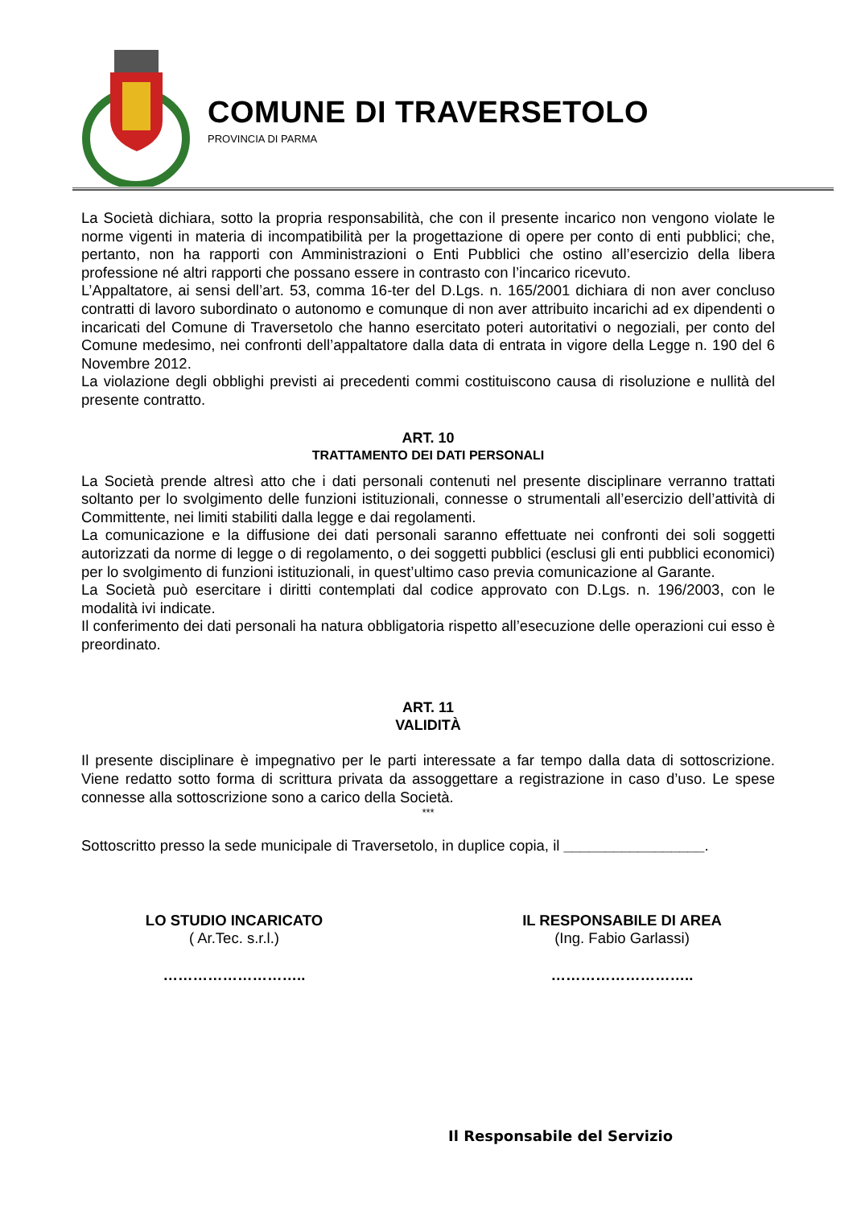COMUNE DI TRAVERSETOLO
PROVINCIA DI PARMA
La Società dichiara, sotto la propria responsabilità, che con il presente incarico non vengono violate le norme vigenti in materia di incompatibilità per la progettazione di opere per conto di enti pubblici; che, pertanto, non ha rapporti con Amministrazioni o Enti Pubblici che ostino all’esercizio della libera professione né altri rapporti che possano essere in contrasto con l’incarico ricevuto.
L’Appaltatore, ai sensi dell’art. 53, comma 16-ter del D.Lgs. n. 165/2001 dichiara di non aver concluso contratti di lavoro subordinato o autonomo e comunque di non aver attribuito incarichi ad ex dipendenti o incaricati del Comune di Traversetolo che hanno esercitato poteri autoritativi o negoziali, per conto del Comune medesimo, nei confronti dell’appaltatore dalla data di entrata in vigore della Legge n. 190 del 6 Novembre 2012.
La violazione degli obblighi previsti ai precedenti commi costituiscono causa di risoluzione e nullità del presente contratto.
ART. 10
TRATTAMENTO DEI DATI PERSONALI
La Società prende altresì atto che i dati personali contenuti nel presente disciplinare verranno trattati soltanto per lo svolgimento delle funzioni istituzionali, connesse o strumentali all’esercizio dell’attività di Committente, nei limiti stabiliti dalla legge e dai regolamenti.
La comunicazione e la diffusione dei dati personali saranno effettuate nei confronti dei soli soggetti autorizzati da norme di legge o di regolamento, o dei soggetti pubblici (esclusi gli enti pubblici economici) per lo svolgimento di funzioni istituzionali, in quest’ultimo caso previa comunicazione al Garante.
La Società può esercitare i diritti contemplati dal codice approvato con D.Lgs. n. 196/2003, con le modalità ivi indicate.
Il conferimento dei dati personali ha natura obbligatoria rispetto all’esecuzione delle operazioni cui esso è preordinato.
ART. 11
VALIDITÀ
Il presente disciplinare è impegnativo per le parti interessate a far tempo dalla data di sottoscrizione. Viene redatto sotto forma di scrittura privata da assoggettare a registrazione in caso d’uso. Le spese connesse alla sottoscrizione sono a carico della Società.
***
Sottoscritto presso la sede municipale di Traversetolo, in duplice copia, il _________________.
LO STUDIO INCARICATO
( Ar.Tec. s.r.l.)
………………………..
IL RESPONSABILE DI AREA
(Ing. Fabio Garlassi)
………………………..
Il Responsabile del Servizio